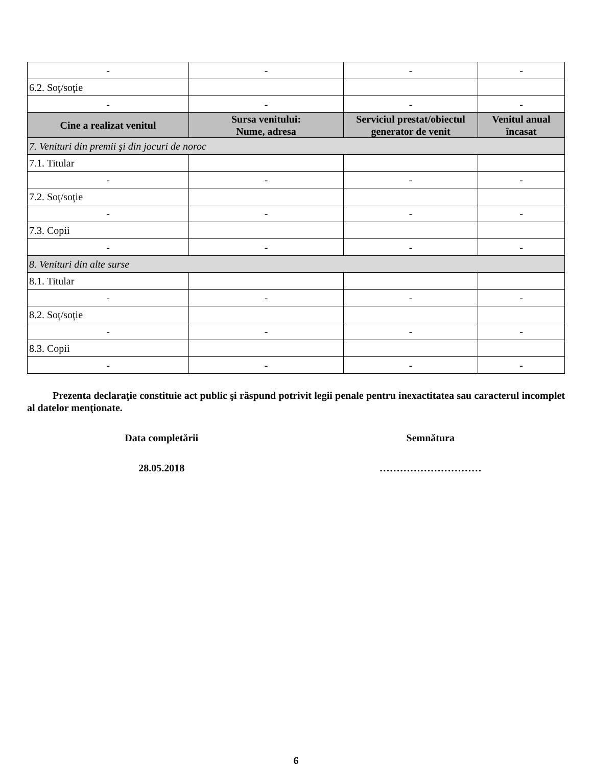| - | - | - | - |
| 6.2. Soţ/soţie | | | |
| - | - | - | - |
| Cine a realizat venitul | Sursa venitului: Nume, adresa | Serviciul prestat/obiectul generator de venit | Venitul anual încasat |
| 7. Venituri din premii şi din jocuri de noroc | | | |
| 7.1. Titular | | | |
| - | - | - | - |
| 7.2. Soţ/soţie | | | |
| - | - | - | - |
| 7.3. Copii | | | |
| - | - | - | - |
| 8. Venituri din alte surse | | | |
| 8.1. Titular | | | |
| - | - | - | - |
| 8.2. Soţ/soţie | | | |
| - | - | - | - |
| 8.3. Copii | | | |
| - | - | - | - |
Prezenta declaraţie constituie act public şi răspund potrivit legii penale pentru inexactitatea sau caracterul incomplet al datelor menţionate.
Data completării Semnătura
28.05.2018 …………………………
6